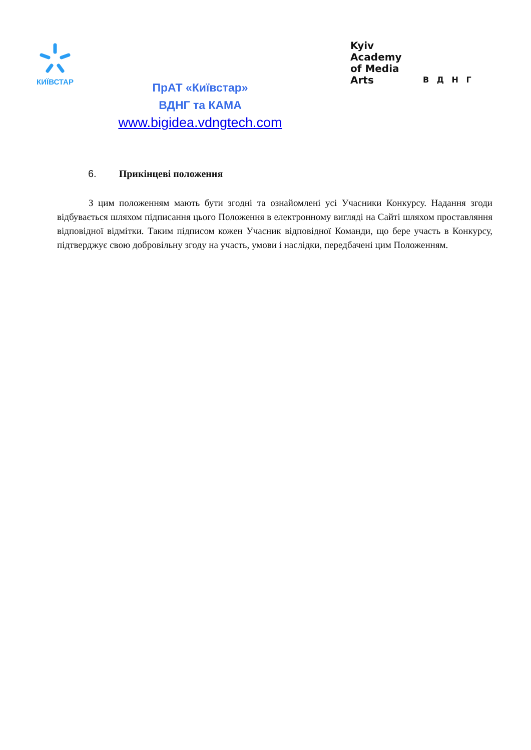КИЇВСТАР
ПрАТ «Київстар»
ВДНГ та КАМА
www.bigidea.vdngtech.com
Kyiv
Academy
of Media
Arts
В Д Н Г
6. Прикінцеві положення
З цим положенням мають бути згодні та ознайомлені усі Учасники Конкурсу. Надання згоди відбувається шляхом підписання цього Положення в електронному вигляді на Сайті шляхом проставляння відповідної відмітки. Таким підписом кожен Учасник відповідної Команди, що бере участь в Конкурсу, підтверджує свою добровільну згоду на участь, умови і наслідки, передбачені цим Положенням.